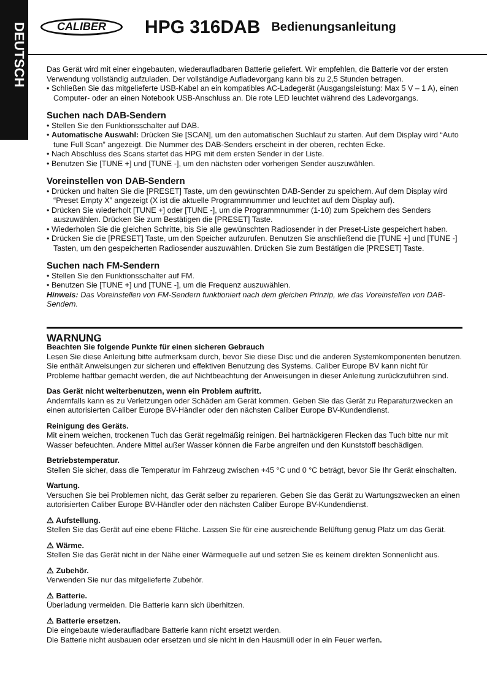DEUTSCH
CALIBER HPG 316DAB Bedienungsanleitung
Das Gerät wird mit einer eingebauten, wiederaufladbaren Batterie geliefert. Wir empfehlen, die Batterie vor der ersten Verwendung vollständig aufzuladen. Der vollständige Aufladevorgang kann bis zu 2,5 Stunden betragen.
• Schließen Sie das mitgelieferte USB-Kabel an ein kompatibles AC-Ladegerät (Ausgangsleistung: Max 5 V – 1 A), einen Computer- oder an einen Notebook USB-Anschluss an. Die rote LED leuchtet während des Ladevorgangs.
Suchen nach DAB-Sendern
• Stellen Sie den Funktionsschalter auf DAB.
• Automatische Auswahl: Drücken Sie [SCAN], um den automatischen Suchlauf zu starten. Auf dem Display wird “Auto tune Full Scan” angezeigt. Die Nummer des DAB-Senders erscheint in der oberen, rechten Ecke.
• Nach Abschluss des Scans startet das HPG mit dem ersten Sender in der Liste.
• Benutzen Sie [TUNE +] und [TUNE -], um den nächsten oder vorherigen Sender auszuwählen.
Voreinstellen von DAB-Sendern
• Drücken und halten Sie die [PRESET] Taste, um den gewünschten DAB-Sender zu speichern. Auf dem Display wird “Preset Empty X” angezeigt (X ist die aktuelle Programmnummer und leuchtet auf dem Display auf).
• Drücken Sie wiederholt [TUNE +] oder [TUNE -], um die Programmnummer (1-10) zum Speichern des Senders auszuwählen. Drücken Sie zum Bestätigen die [PRESET] Taste.
• Wiederholen Sie die gleichen Schritte, bis Sie alle gewünschten Radiosender in der Preset-Liste gespeichert haben.
• Drücken Sie die [PRESET] Taste, um den Speicher aufzurufen. Benutzen Sie anschließend die [TUNE +] und [TUNE -] Tasten, um den gespeicherten Radiosender auszuwählen. Drücken Sie zum Bestätigen die [PRESET] Taste.
Suchen nach FM-Sendern
• Stellen Sie den Funktionsschalter auf FM.
• Benutzen Sie [TUNE +] und [TUNE -], um die Frequenz auszuwählen.
Hinweis: Das Voreinstellen von FM-Sendern funktioniert nach dem gleichen Prinzip, wie das Voreinstellen von DAB-Sendern.
WARNUNG
Beachten Sie folgende Punkte für einen sicheren Gebrauch
Lesen Sie diese Anleitung bitte aufmerksam durch, bevor Sie diese Disc und die anderen Systemkomponenten benutzen. Sie enthält Anweisungen zur sicheren und effektiven Benutzung des Systems. Caliber Europe BV kann nicht für Probleme haftbar gemacht werden, die auf Nichtbeachtung der Anweisungen in dieser Anleitung zurückzuführen sind.
Das Gerät nicht weiterbenutzen, wenn ein Problem auftritt.
Andernfalls kann es zu Verletzungen oder Schäden am Gerät kommen. Geben Sie das Gerät zu Reparaturzwecken an einen autorisierten Caliber Europe BV-Händler oder den nächsten Caliber Europe BV-Kundendienst.
Reinigung des Geräts.
Mit einem weichen, trockenen Tuch das Gerät regelmäßig reinigen. Bei hartnäckigeren Flecken das Tuch bitte nur mit Wasser befeuchten. Andere Mittel außer Wasser können die Farbe angreifen und den Kunststoff beschädigen.
Betriebstemperatur.
Stellen Sie sicher, dass die Temperatur im Fahrzeug zwischen +45 °C und 0 °C beträgt, bevor Sie Ihr Gerät einschalten.
Wartung.
Versuchen Sie bei Problemen nicht, das Gerät selber zu reparieren. Geben Sie das Gerät zu Wartungszwecken an einen autorisierten Caliber Europe BV-Händler oder den nächsten Caliber Europe BV-Kundendienst.
⚠ Aufstellung.
Stellen Sie das Gerät auf eine ebene Fläche. Lassen Sie für eine ausreichende Belüftung genug Platz um das Gerät.
⚠ Wärme.
Stellen Sie das Gerät nicht in der Nähe einer Wärmequelle auf und setzen Sie es keinem direkten Sonnenlicht aus.
⚠ Zubehör.
Verwenden Sie nur das mitgelieferte Zubehör.
⚠ Batterie.
Überladung vermeiden. Die Batterie kann sich überhitzen.
⚠ Batterie ersetzen.
Die eingebaute wiederaufladbare Batterie kann nicht ersetzt werden.
Die Batterie nicht ausbauen oder ersetzen und sie nicht in den Hausmüll oder in ein Feuer werfen.